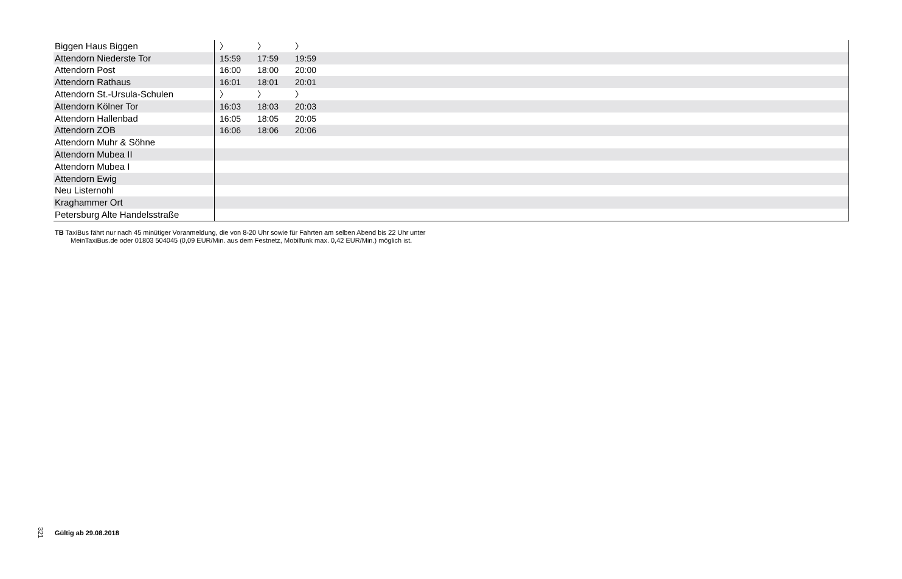| Biggen Haus Biggen | 〉 | 〉 | 〉 | |
| Attendorn Niederste Tor | 15:59 | 17:59 | 19:59 | |
| Attendorn Post | 16:00 | 18:00 | 20:00 | |
| Attendorn Rathaus | 16:01 | 18:01 | 20:01 | |
| Attendorn St.-Ursula-Schulen | 〉 | 〉 | 〉 | |
| Attendorn Kölner Tor | 16:03 | 18:03 | 20:03 | |
| Attendorn Hallenbad | 16:05 | 18:05 | 20:05 | |
| Attendorn ZOB | 16:06 | 18:06 | 20:06 | |
| Attendorn Muhr & Söhne | | | | |
| Attendorn Mubea II | | | | |
| Attendorn Mubea I | | | | |
| Attendorn Ewig | | | | |
| Neu Listernohl | | | | |
| Kraghammer Ort | | | | |
| Petersburg Alte Handelsstraße | | | | |
TB TaxiBus fährt nur nach 45 minütiger Voranmeldung, die von 8-20 Uhr sowie für Fahrten am selben Abend bis 22 Uhr unter
MeinTaxiBus.de oder 01803 504045 (0,09 EUR/Min. aus dem Festnetz, Mobilfunk max. 0,42 EUR/Min.) möglich ist.
321 Gültig ab 29.08.2018